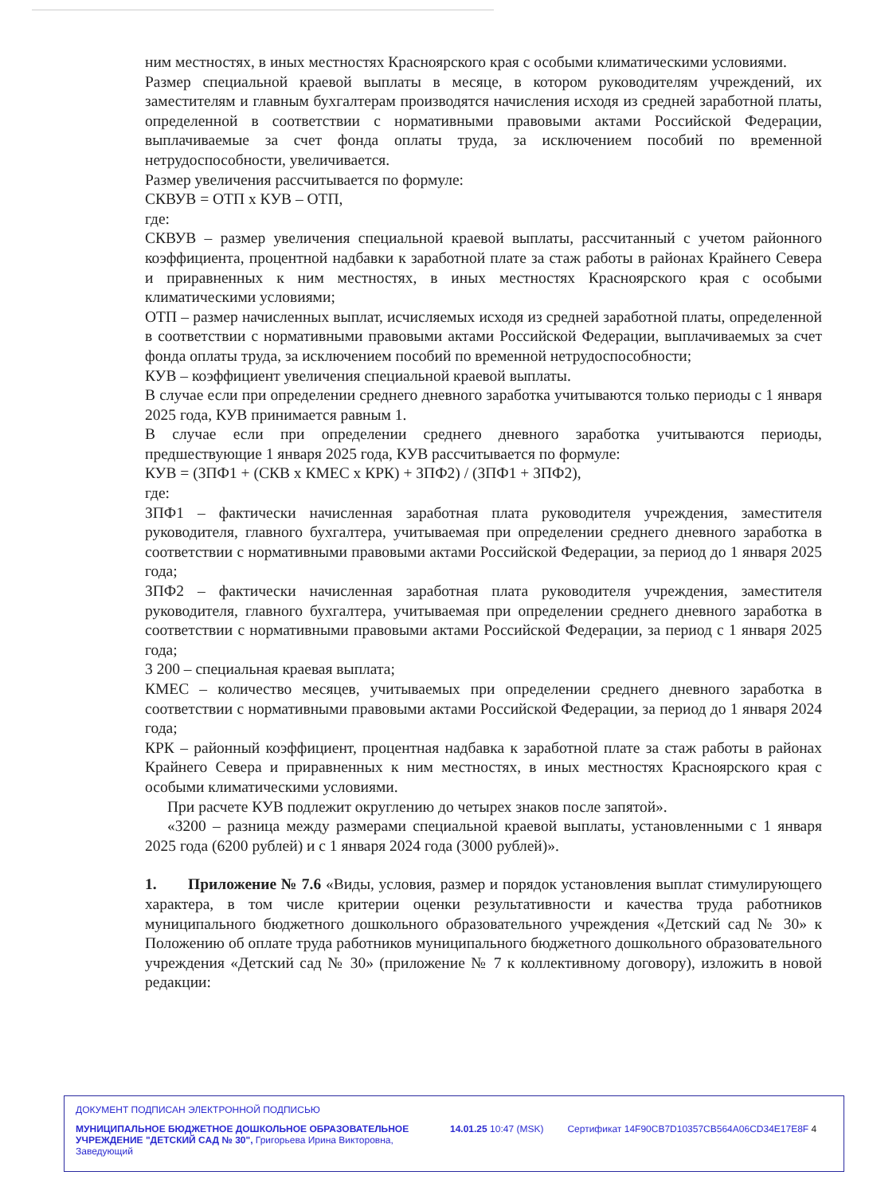ним местностях, в иных местностях Красноярского края с особыми климатическими условиями.
Размер специальной краевой выплаты в месяце, в котором руководителям учреждений, их заместителям и главным бухгалтерам производятся начисления исходя из средней заработной платы, определенной в соответствии с нормативными правовыми актами Российской Федерации, выплачиваемые за счет фонда оплаты труда, за исключением пособий по временной нетрудоспособности, увеличивается.
Размер увеличения рассчитывается по формуле:
СКВУВ = ОТП х КУВ – ОТП,
где:
СКВУВ – размер увеличения специальной краевой выплаты, рассчитанный с учетом районного коэффициента, процентной надбавки к заработной плате за стаж работы в районах Крайнего Севера и приравненных к ним местностях, в иных местностях Красноярского края с особыми климатическими условиями;
ОТП – размер начисленных выплат, исчисляемых исходя из средней заработной платы, определенной в соответствии с нормативными правовыми актами Российской Федерации, выплачиваемых за счет фонда оплаты труда, за исключением пособий по временной нетрудоспособности;
КУВ – коэффициент увеличения специальной краевой выплаты.
В случае если при определении среднего дневного заработка учитываются только периоды с 1 января 2025 года, КУВ принимается равным 1.
В случае если при определении среднего дневного заработка учитываются периоды, предшествующие 1 января 2025 года, КУВ рассчитывается по формуле:
КУВ = (ЗПФ1 + (СКВ х КМЕС х КРК) + ЗПФ2) / (ЗПФ1 + ЗПФ2),
где:
ЗПФ1 – фактически начисленная заработная плата руководителя учреждения, заместителя руководителя, главного бухгалтера, учитываемая при определении среднего дневного заработка в соответствии с нормативными правовыми актами Российской Федерации, за период до 1 января 2025 года;
ЗПФ2 – фактически начисленная заработная плата руководителя учреждения, заместителя руководителя, главного бухгалтера, учитываемая при определении среднего дневного заработка в соответствии с нормативными правовыми актами Российской Федерации, за период с 1 января 2025 года;
3 200 – специальная краевая выплата;
КМЕС – количество месяцев, учитываемых при определении среднего дневного заработка в соответствии с нормативными правовыми актами Российской Федерации, за период до 1 января 2024 года;
КРК – районный коэффициент, процентная надбавка к заработной плате за стаж работы в районах Крайнего Севера и приравненных к ним местностях, в иных местностях Красноярского края с особыми климатическими условиями.
При расчете КУВ подлежит округлению до четырех знаков после запятой».
«3200 – разница между размерами специальной краевой выплаты, установленными с 1 января 2025 года (6200 рублей) и с 1 января 2024 года (3000 рублей)».
1. Приложение № 7.6 «Виды, условия, размер и порядок установления выплат стимулирующего характера, в том числе критерии оценки результативности и качества труда работников муниципального бюджетного дошкольного образовательного учреждения «Детский сад № 30» к Положению об оплате труда работников муниципального бюджетного дошкольного образовательного учреждения «Детский сад № 30» (приложение № 7 к коллективному договору), изложить в новой редакции:
ДОКУМЕНТ ПОДПИСАН ЭЛЕКТРОННОЙ ПОДПИСЬЮ
МУНИЦИПАЛЬНОЕ БЮДЖЕТНОЕ ДОШКОЛЬНОЕ ОБРАЗОВАТЕЛЬНОЕ УЧРЕЖДЕНИЕ "ДЕТСКИЙ САД № 30", Григорьева Ирина Викторовна, Заведующий
14.01.25 10:47 (MSK) Сертификат 14F90CB7D10357CB564A06CD34E17E8F 4